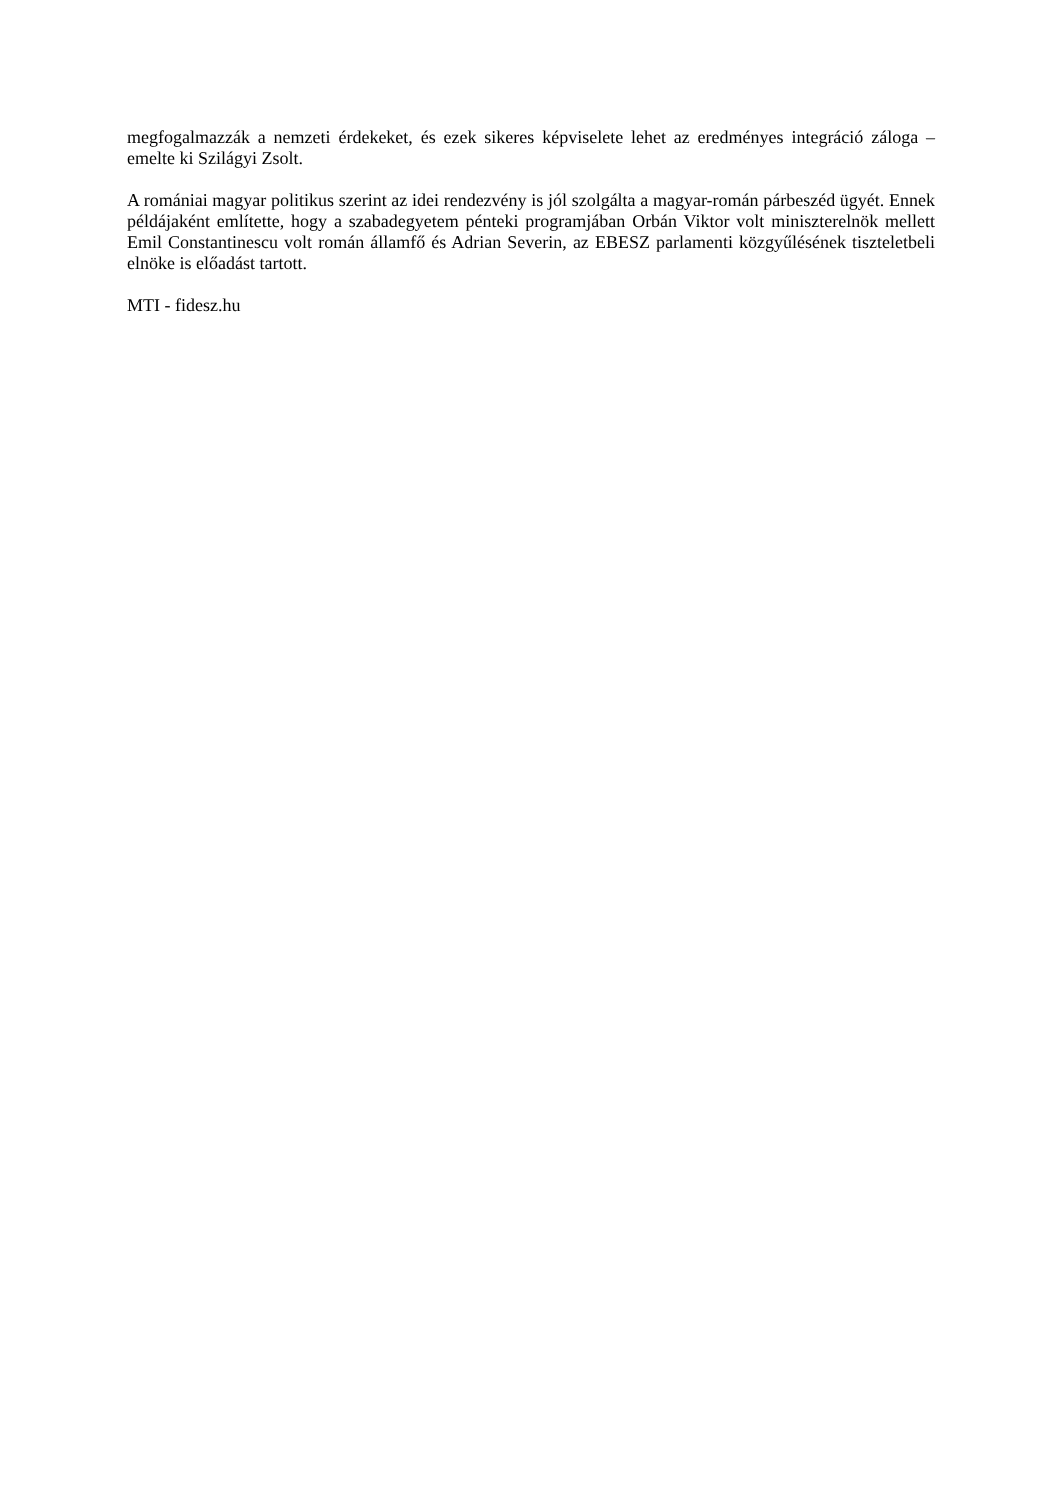megfogalmazzák a nemzeti érdekeket, és ezek sikeres képviselete lehet az eredményes integráció záloga – emelte ki Szilágyi Zsolt.
A romániai magyar politikus szerint az idei rendezvény is jól szolgálta a magyar-román párbeszéd ügyét. Ennek példájaként említette, hogy a szabadegyetem pénteki programjában Orbán Viktor volt miniszterelnök mellett Emil Constantinescu volt román államfő és Adrian Severin, az EBESZ parlamenti közgyűlésének tiszteletbeli elnöke is előadást tartott.
MTI - fidesz.hu